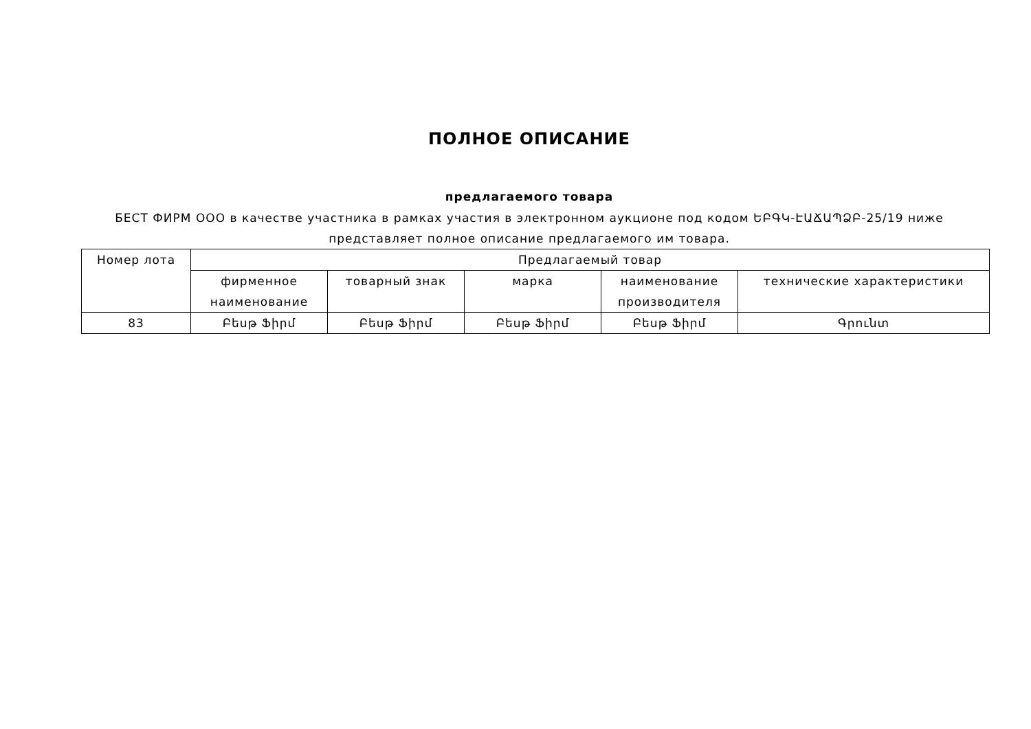ПОЛНОЕ ОПИСАНИЕ
предлагаемого товара
БЕСТ ФИРМ ООО в качестве участника в рамках участия в электронном аукционе под кодом ԵԲԳԿ-ԷԱՃԱՊՁԲ-25/19 ниже представляет полное описание предлагаемого им товара.
| Номер лота | Предлагаемый товар | | | | |
| --- | --- | --- | --- | --- | --- |
| | фирменное наименование | товарный знак | марка | наименование производителя | технические характеристики |
| 83 | Բեսթ Ֆիրմ | Բեսթ Ֆիրմ | Բեսթ Ֆիրմ | Բեսթ Ֆիրմ | Գրունտ |